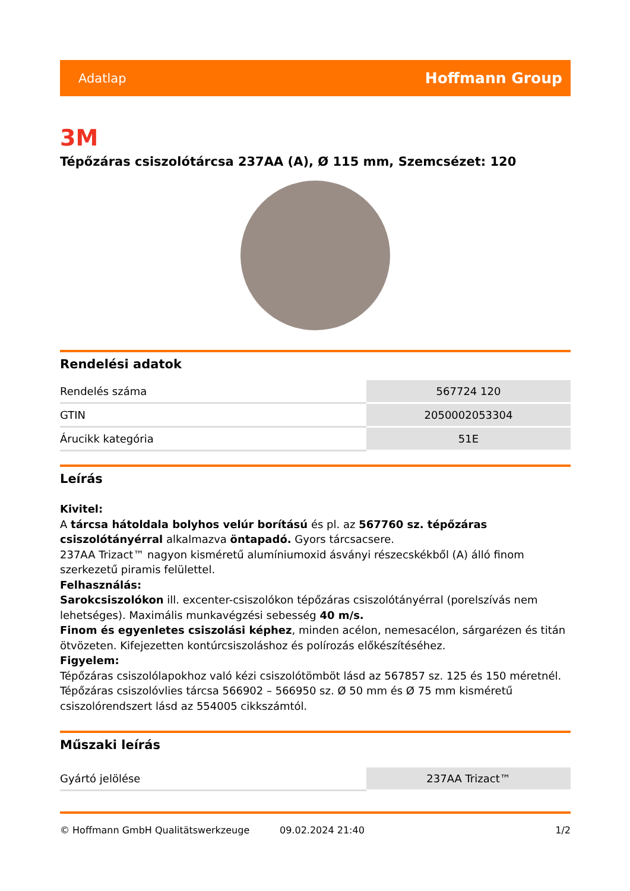Adatlap Hoffmann Group
3M
Tépőzáras csiszolótárcsa 237AA (A), Ø 115 mm, Szemcsézet: 120
Rendelési adatok
| Rendelés száma | 567724 120 |
| GTIN | 2050002053304 |
| Árucikk kategória | 51E |
Leírás
Kivitel:
A tárcsa hátoldala bolyhos velúr borítású és pl. az 567760 sz. tépőzáras csiszolótányérral alkalmazva öntapadó. Gyors tárcsacsere.
237AA Trizact™ nagyon kisméretű alumíniumoxid ásványi részecskékből (A) álló finom szerkezetű piramis felülettel.
Felhasználás:
Sarokcsiszolókon ill. excenter-csiszolókon tépőzáras csiszolótányérral (porelszívás nem lehetséges). Maximális munkavégzési sebesség 40 m/s.
Finom és egyenletes csiszolási képhez, minden acélon, nemesacélon, sárgarézen és titán ötvözeten. Kifejezetten kontúrcsiszoláshoz és polírozás előkészítéséhez.
Figyelem:
Tépőzáras csiszolólapokhoz való kézi csiszolótömböt lásd az 567857 sz. 125 és 150 méretnél.
Tépőzáras csiszolóvlies tárcsa 566902 – 566950 sz. Ø 50 mm és Ø 75 mm kisméretű csiszolórendszert lásd az 554005 cikkszámtól.
Műszaki leírás
| Gyártó jelölése | 237AA Trizact™ |
© Hoffmann GmbH Qualitätswerkzeuge 09.02.2024 21:40 1/2